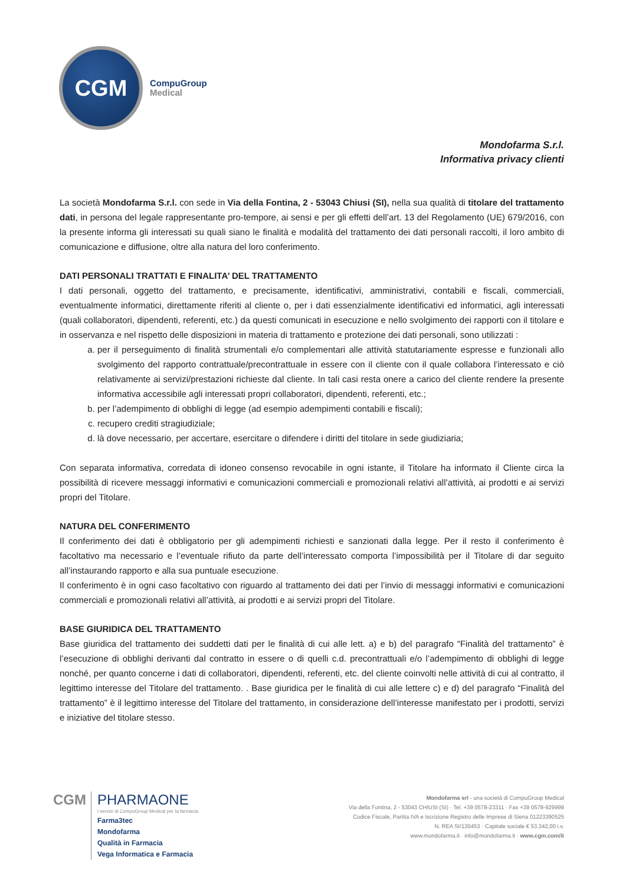CGM
CompuGroup
Medical
Mondofarma S.r.l.
Informativa privacy clienti
La società Mondofarma S.r.l. con sede in Via della Fontina, 2 - 53043 Chiusi (SI), nella sua qualità di titolare del trattamento dati, in persona del legale rappresentante pro-tempore, ai sensi e per gli effetti dell’art. 13 del Regolamento (UE) 679/2016, con la presente informa gli interessati su quali siano le finalità e modalità del trattamento dei dati personali raccolti, il loro ambito di comunicazione e diffusione, oltre alla natura del loro conferimento.
DATI PERSONALI TRATTATI E FINALITA’ DEL TRATTAMENTO
I dati personali, oggetto del trattamento, e precisamente, identificativi, amministrativi, contabili e fiscali, commerciali, eventualmente informatici, direttamente riferiti al cliente o, per i dati essenzialmente identificativi ed informatici, agli interessati (quali collaboratori, dipendenti, referenti, etc.) da questi comunicati in esecuzione e nello svolgimento dei rapporti con il titolare e in osservanza e nel rispetto delle disposizioni in materia di trattamento e protezione dei dati personali, sono utilizzati :
a. per il perseguimento di finalità strumentali e/o complementari alle attività statutariamente espresse e funzionali allo svolgimento del rapporto contrattuale/precontrattuale in essere con il cliente con il quale collabora l’interessato e ciò relativamente ai servizi/prestazioni richieste dal cliente. In tali casi resta onere a carico del cliente rendere la presente informativa accessibile agli interessati propri collaboratori, dipendenti, referenti, etc.;
b. per l’adempimento di obblighi di legge (ad esempio adempimenti contabili e fiscali);
c. recupero crediti stragiudiziale;
d. là dove necessario, per accertare, esercitare o difendere i diritti del titolare in sede giudiziaria;
Con separata informativa, corredata di idoneo consenso revocabile in ogni istante, il Titolare ha informato il Cliente circa la possibilità di ricevere messaggi informativi e comunicazioni commerciali e promozionali relativi all’attività, ai prodotti e ai servizi propri del Titolare.
NATURA DEL CONFERIMENTO
Il conferimento dei dati è obbligatorio per gli adempimenti richiesti e sanzionati dalla legge. Per il resto il conferimento è facoltativo ma necessario e l’eventuale rifiuto da parte dell’interessato comporta l’impossibilità per il Titolare di dar seguito all’instaurando rapporto e alla sua puntuale esecuzione.
Il conferimento è in ogni caso facoltativo con riguardo al trattamento dei dati per l’invio di messaggi informativi e comunicazioni commerciali e promozionali relativi all’attività, ai prodotti e ai servizi propri del Titolare.
BASE GIURIDICA DEL TRATTAMENTO
Base giuridica del trattamento dei suddetti dati per le finalità di cui alle lett. a) e b) del paragrafo “Finalità del trattamento” è l’esecuzione di obblighi derivanti dal contratto in essere o di quelli c.d. precontrattuali e/o l’adempimento di obblighi di legge nonché, per quanto concerne i dati di collaboratori, dipendenti, referenti, etc. del cliente coinvolti nelle attività di cui al contratto, il legittimo interesse del Titolare del trattamento. . Base giuridica per le finalità di cui alle lettere c) e d) del paragrafo “Finalità del trattamento” è il legittimo interesse del Titolare del trattamento, in considerazione dell’interesse manifestato per i prodotti, servizi e iniziative del titolare stesso.
CGM
PHARMAONE
I servizi di CompuGroup Medical per la farmacia
Farma3tec
Mondofarma
Qualità in Farmacia
Vega Informatica e Farmacia
Mondofarma srl - una società di CompuGroup Medical
Via della Fontina, 2 - 53043 CHIUSI (SI) · Tel. +39 0578-23311 · Fax +39 0578-929999
Codice Fiscale, Partita IVA e Iscrizione Registro delle Imprese di Siena 01223390525
N. REA SI/130453 · Capitale sociale € 53.342,00 i.v.
www.mondofarma.it · info@mondofarma.it · www.cgm.com/it